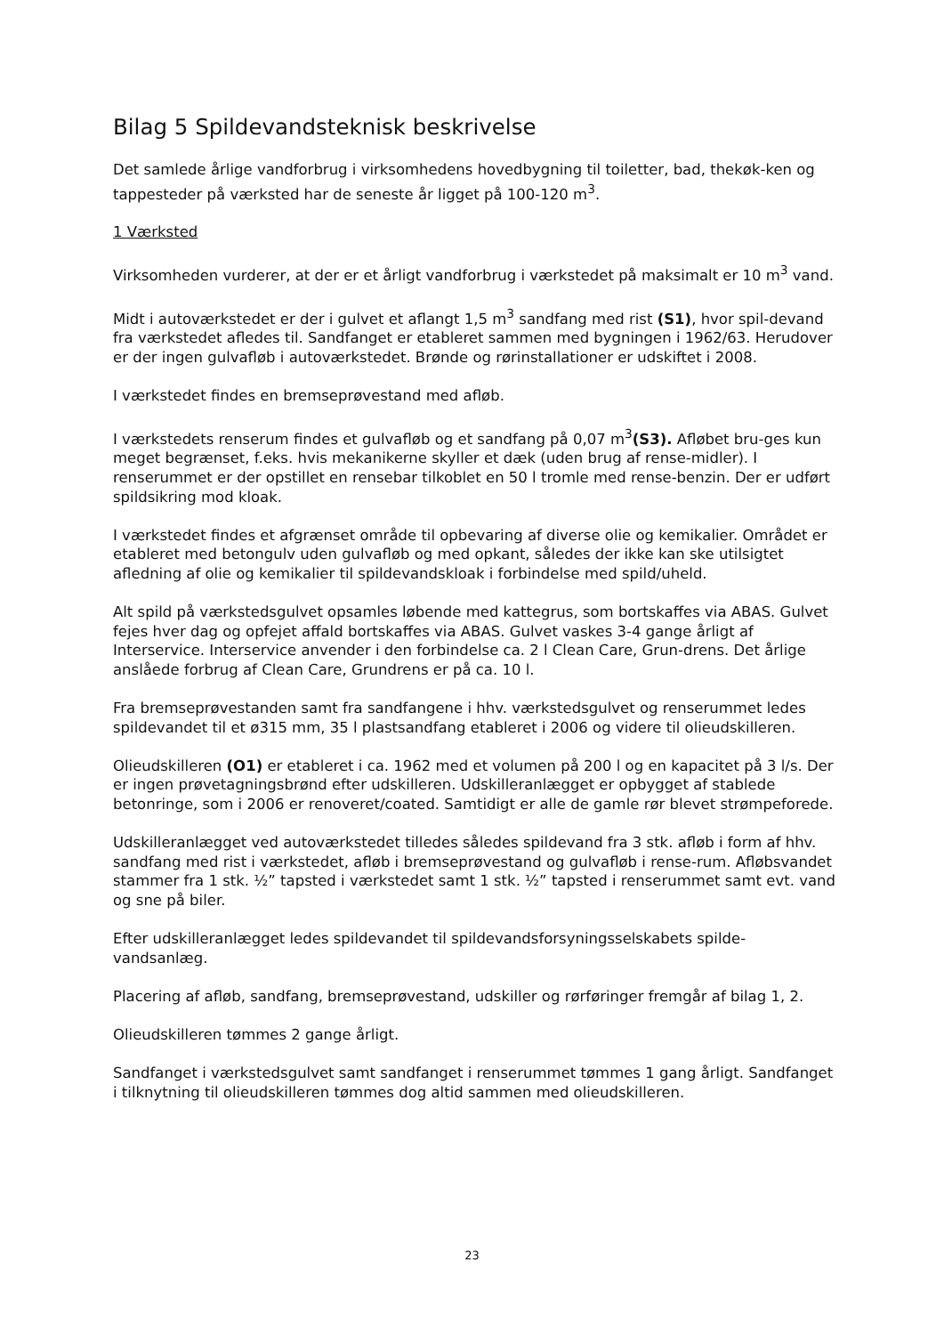Bilag 5 Spildevandsteknisk beskrivelse
Det samlede årlige vandforbrug i virksomhedens hovedbygning til toiletter, bad, thekøk-ken og tappesteder på værksted har de seneste år ligget på 100-120 m<sup>3</sup>.
1 Værksted
Virksomheden vurderer, at der er et årligt vandforbrug i værkstedet på maksimalt er 10 m<sup>3</sup> vand.
Midt i autoværkstedet er der i gulvet et aflangt 1,5 m<sup>3</sup> sandfang med rist (S1), hvor spil-devand fra værkstedet afledes til. Sandfanget er etableret sammen med bygningen i 1962/63. Herudover er der ingen gulvafløb i autoværkstedet. Brønde og rørinstallationer er udskiftet i 2008.
I værkstedet findes en bremseprøvestand med afløb.
I værkstedets renserum findes et gulvafløb og et sandfang på 0,07 m<sup>3</sup>(S3). Afløbet bru-ges kun meget begrænset, f.eks. hvis mekanikerne skyller et dæk (uden brug af rense-midler). I renserummet er der opstillet en rensebar tilkoblet en 50 l tromle med rense-benzin. Der er udført spildsikring mod kloak.
I værkstedet findes et afgrænset område til opbevaring af diverse olie og kemikalier. Området er etableret med betongulv uden gulvafløb og med opkant, således der ikke kan ske utilsigtet afledning af olie og kemikalier til spildevandskloak i forbindelse med spild/uheld.
Alt spild på værkstedsgulvet opsamles løbende med kattegrus, som bortskaffes via ABAS. Gulvet fejes hver dag og opfejet affald bortskaffes via ABAS. Gulvet vaskes 3-4 gange årligt af Interservice. Interservice anvender i den forbindelse ca. 2 l Clean Care, Grun-drens. Det årlige anslåede forbrug af Clean Care, Grundrens er på ca. 10 l.
Fra bremseprøvestanden samt fra sandfangene i hhv. værkstedsgulvet og renserummet ledes spildevandet til et ø315 mm, 35 l plastsandfang etableret i 2006 og videre til olieudskilleren.
Olieudskilleren (O1) er etableret i ca. 1962 med et volumen på 200 l og en kapacitet på 3 l/s. Der er ingen prøvetagningsbrønd efter udskilleren. Udskilleranlægget er opbygget af stablede betonringe, som i 2006 er renoveret/coated. Samtidigt er alle de gamle rør blevet strømpeforede.
Udskilleranlægget ved autoværkstedet tilledes således spildevand fra 3 stk. afløb i form af hhv. sandfang med rist i værkstedet, afløb i bremseprøvestand og gulvafløb i rense-rum. Afløbsvandet stammer fra 1 stk. ½” tapsted i værkstedet samt 1 stk. ½” tapsted i renserummet samt evt. vand og sne på biler.
Efter udskilleranlægget ledes spildevandet til spildevandsforsyningsselskabets spilde-vandsanlæg.
Placering af afløb, sandfang, bremseprøvestand, udskiller og rørføringer fremgår af bilag 1, 2.
Olieudskilleren tømmes 2 gange årligt.
Sandfanget i værkstedsgulvet samt sandfanget i renserummet tømmes 1 gang årligt. Sandfanget i tilknytning til olieudskilleren tømmes dog altid sammen med olieudskilleren.
23